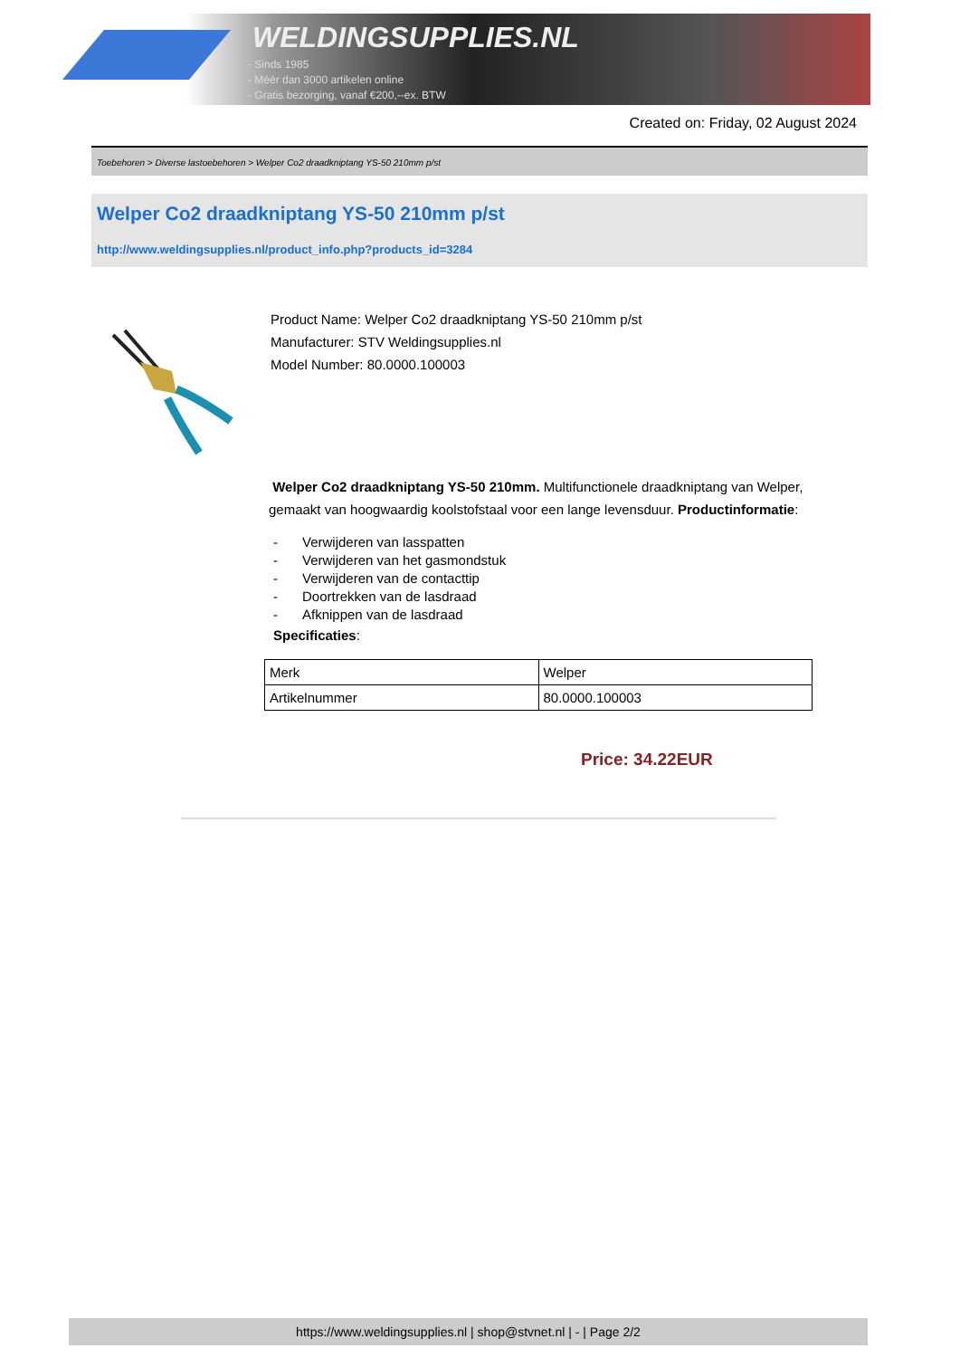WELDINGSUPPLIES.NL
- Sinds 1985
- Méér dan 3000 artikelen online
- Gratis bezorging, vanaf €200,--ex. BTW
Created on: Friday, 02 August 2024
Toebehoren > Diverse lastoebehoren > Welper Co2 draadkniptang YS-50 210mm p/st
Welper Co2 draadkniptang YS-50 210mm p/st
http://www.weldingsupplies.nl/product_info.php?products_id=3284
Product Name: Welper Co2 draadkniptang YS-50 210mm p/st
Manufacturer: STV Weldingsupplies.nl
Model Number: 80.0000.100003
Welper Co2 draadkniptang YS-50 210mm. Multifunctionele draadkniptang van Welper, gemaakt van hoogwaardig koolstofstaal voor een lange levensduur. Productinformatie:
- Verwijderen van lasspatten
- Verwijderen van het gasmondstuk
- Verwijderen van de contacttip
- Doortrekken van de lasdraad
- Afknippen van de lasdraad
Specificaties:
| Merk | Welper |
| Artikelnummer | 80.0000.100003 |
Price: 34.22EUR
https://www.weldingsupplies.nl | shop@stvnet.nl | - | Page 2/2